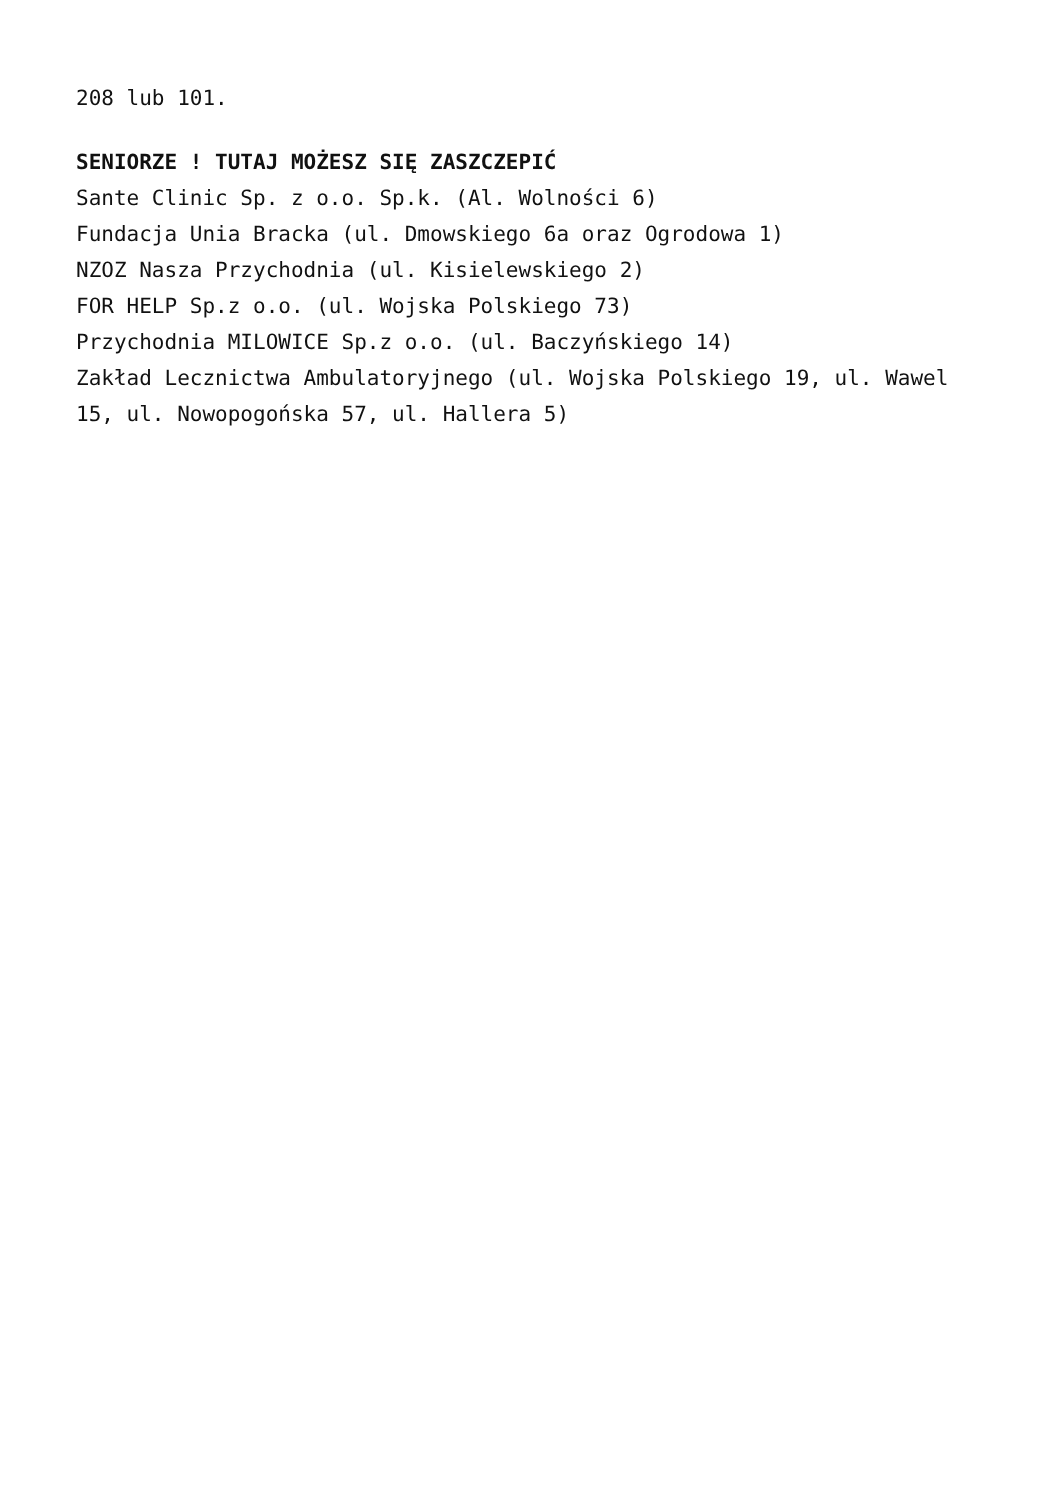208 lub 101.
SENIORZE ! TUTAJ MOŻESZ SIĘ ZASZCZEPIĆ
Sante Clinic Sp. z o.o. Sp.k. (Al. Wolności 6)
Fundacja Unia Bracka (ul. Dmowskiego 6a oraz Ogrodowa 1)
NZOZ Nasza Przychodnia (ul. Kisielewskiego 2)
FOR HELP Sp.z o.o. (ul. Wojska Polskiego 73)
Przychodnia MILOWICE Sp.z o.o. (ul. Baczyńskiego 14)
Zakład Lecznictwa Ambulatoryjnego (ul. Wojska Polskiego 19, ul. Wawel 15, ul. Nowopogońska 57, ul. Hallera 5)